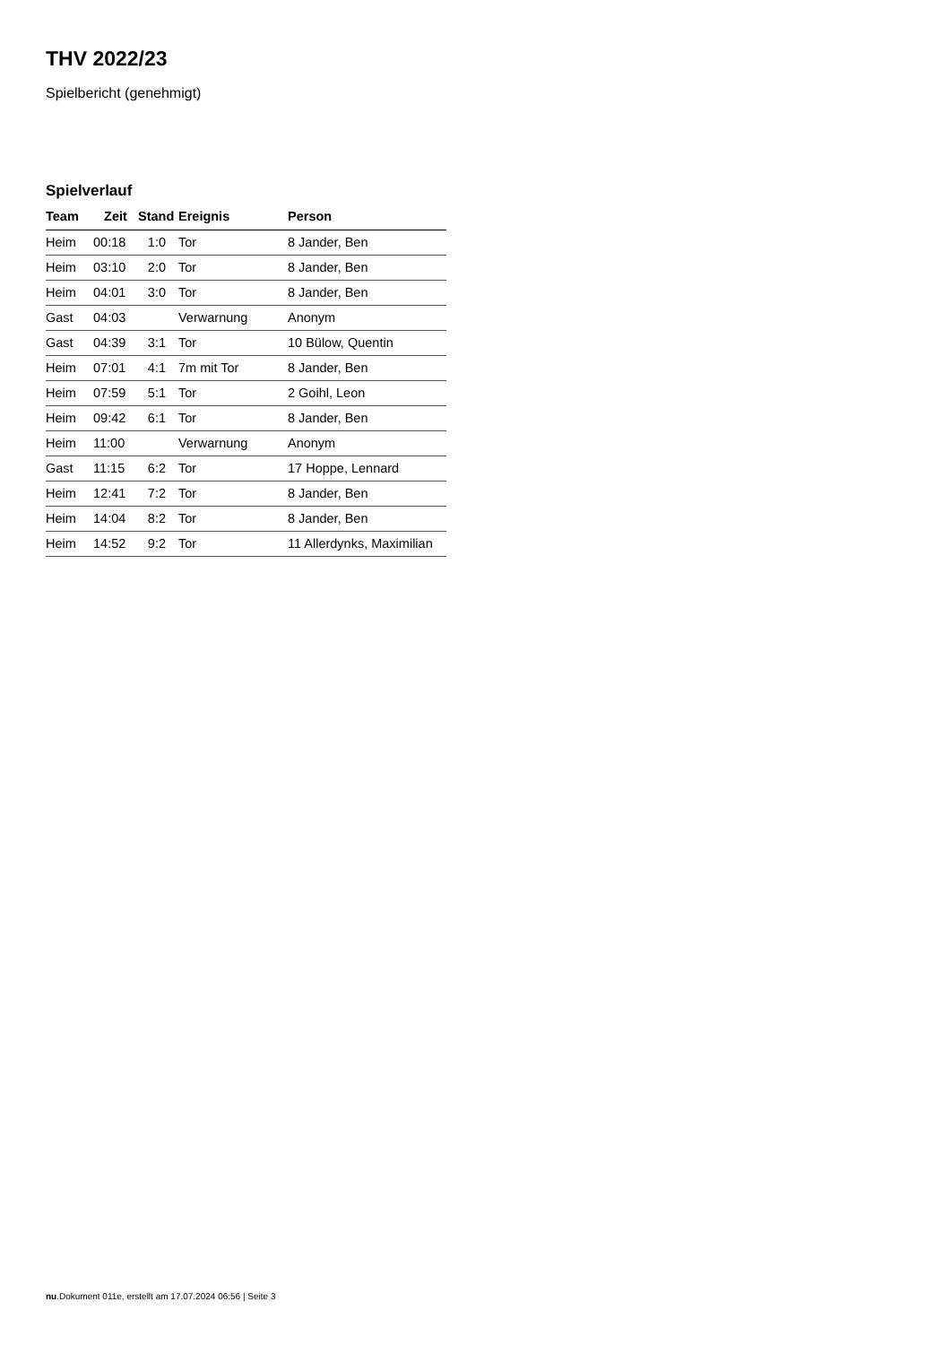THV 2022/23
Spielbericht (genehmigt)
Spielverlauf
| Team | Zeit | Stand | Ereignis | Person |
| --- | --- | --- | --- | --- |
| Heim | 00:18 | 1:0 | Tor | 8 Jander, Ben |
| Heim | 03:10 | 2:0 | Tor | 8 Jander, Ben |
| Heim | 04:01 | 3:0 | Tor | 8 Jander, Ben |
| Gast | 04:03 | | Verwarnung | Anonym |
| Gast | 04:39 | 3:1 | Tor | 10 Bülow, Quentin |
| Heim | 07:01 | 4:1 | 7m mit Tor | 8 Jander, Ben |
| Heim | 07:59 | 5:1 | Tor | 2 Goihl, Leon |
| Heim | 09:42 | 6:1 | Tor | 8 Jander, Ben |
| Heim | 11:00 | | Verwarnung | Anonym |
| Gast | 11:15 | 6:2 | Tor | 17 Hoppe, Lennard |
| Heim | 12:41 | 7:2 | Tor | 8 Jander, Ben |
| Heim | 14:04 | 8:2 | Tor | 8 Jander, Ben |
| Heim | 14:52 | 9:2 | Tor | 11 Allerdynks, Maximilian |
nu.Dokument 011e, erstellt am 17.07.2024 06:56 | Seite 3